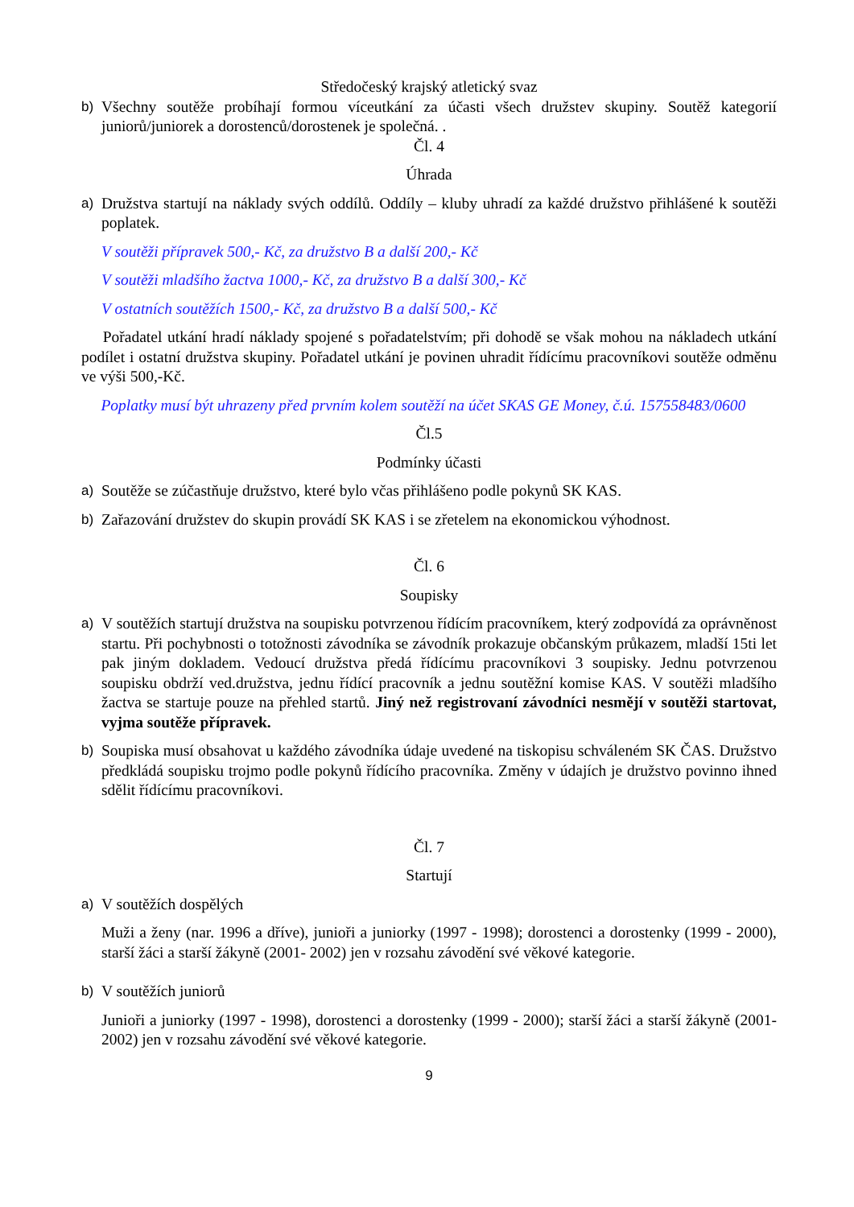Středočeský krajský atletický svaz
b) Všechny soutěže probíhají formou víceutkání za účasti všech družstev skupiny. Soutěž kategorií juniorů/juniorek a dorostenců/dorostenek je společná. .
Čl. 4
Úhrada
a) Družstva startují na náklady svých oddílů. Oddíly – kluby uhradí za každé družstvo přihlášené k soutěži poplatek.
V soutěži přípravek 500,- Kč, za družstvo B a další 200,- Kč
V soutěži mladšího žactva 1000,- Kč, za družstvo B a další 300,- Kč
V ostatních soutěžích 1500,- Kč, za družstvo B a další 500,- Kč
Pořadatel utkání hradí náklady spojené s pořadatelstvím; při dohodě se však mohou na nákladech utkání podílet i ostatní družstva skupiny. Pořadatel utkání je povinen uhradit řídícímu pracovníkovi soutěže odměnu ve výši 500,-Kč.
Poplatky musí být uhrazeny před prvním kolem soutěží na účet SKAS GE Money, č.ú. 157558483/0600
Čl.5
Podmínky účasti
a) Soutěže se zúčastňuje družstvo, které bylo včas přihlášeno podle pokynů SK KAS.
b) Zařazování družstev do skupin provádí SK KAS i se zřetelem na ekonomickou výhodnost.
Čl. 6
Soupisky
a) V soutěžích startují družstva na soupisku potvrzenou řídícím pracovníkem, který zodpovídá za oprávněnost startu. Při pochybnosti o totožnosti závodníka se závodník prokazuje občanským průkazem, mladší 15ti let pak jiným dokladem. Vedoucí družstva předá řídícímu pracovníkovi 3 soupisky. Jednu potvrzenou soupisku obdrží ved.družstva, jednu řídící pracovník a jednu soutěžní komise KAS. V soutěži mladšího žactva se startuje pouze na přehled startů. Jiný než registrovaní závodníci nesmějí v soutěži startovat, vyjma soutěže přípravek.
b) Soupiska musí obsahovat u každého závodníka údaje uvedené na tiskopisu schváleném SK ČAS. Družstvo předkládá soupisku trojmo podle pokynů řídícího pracovníka. Změny v údajích je družstvo povinno ihned sdělit řídícímu pracovníkovi.
Čl. 7
Startují
a) V soutěžích dospělých
Muži a ženy (nar. 1996 a dříve), junioři a juniorky (1997 - 1998); dorostenci a dorostenky (1999 - 2000), starší žáci a starší žákyně (2001- 2002) jen v rozsahu závodění své věkové kategorie.
b) V soutěžích juniorů
Junioři a juniorky (1997 - 1998), dorostenci a dorostenky (1999 - 2000); starší žáci a starší žákyně (2001- 2002) jen v rozsahu závodění své věkové kategorie.
9